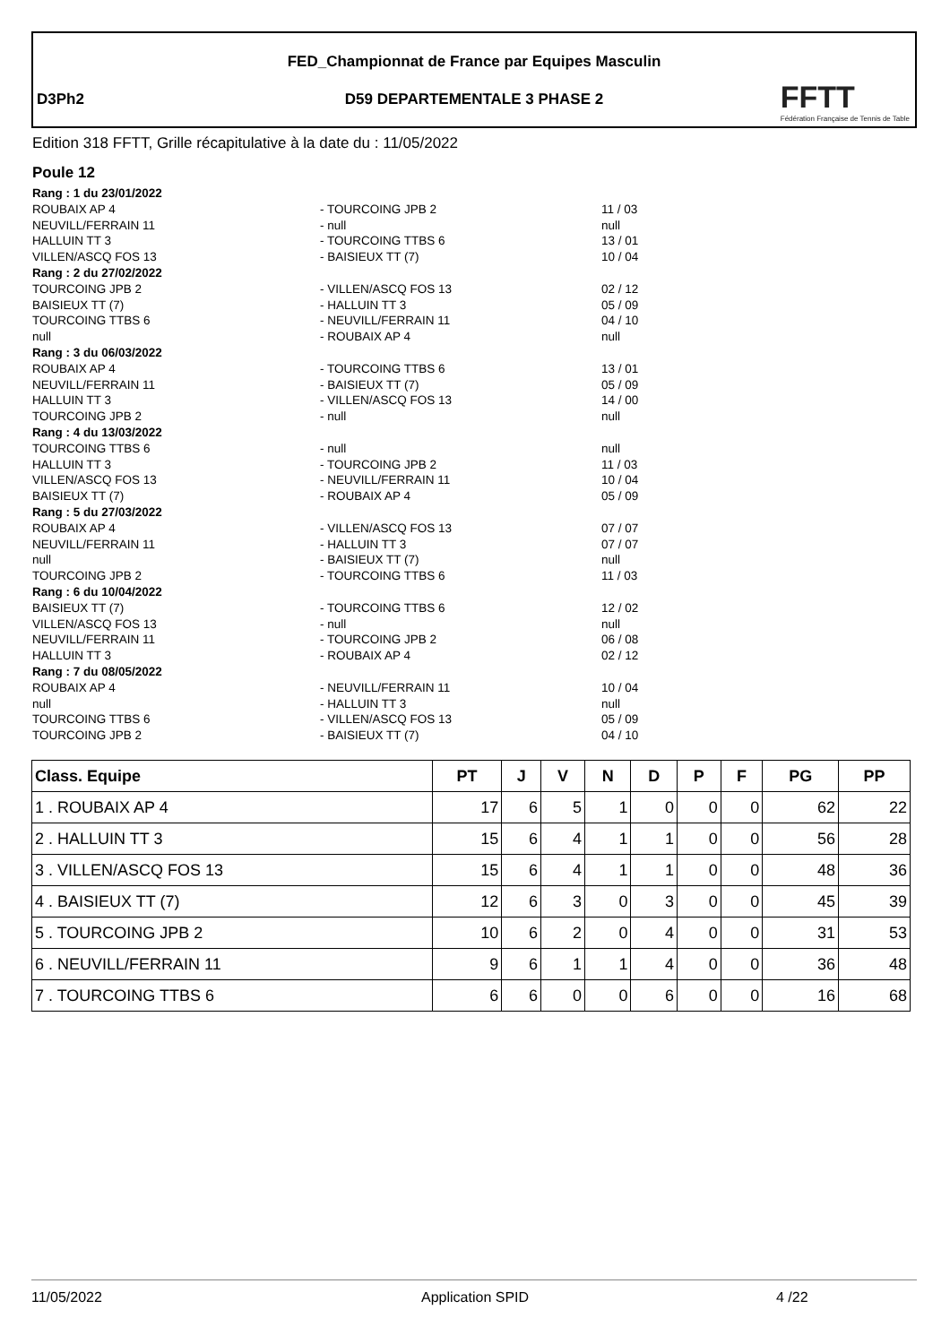FED_Championnat de France par Equipes Masculin
D3Ph2
D59 DEPARTEMENTALE 3 PHASE 2
FFTT
Fédération Française de Tennis de Table
Edition 318 FFTT, Grille récapitulative à la date du : 11/05/2022
Poule 12
Rang : 1 du 23/01/2022
ROUBAIX AP 4 - TOURCOING JPB 2 11 / 03
NEUVILL/FERRAIN 11 - null null
HALLUIN TT 3 - TOURCOING TTBS 6 13 / 01
VILLEN/ASCQ FOS 13 - BAISIEUX TT (7) 10 / 04
Rang : 2 du 27/02/2022
TOURCOING JPB 2 - VILLEN/ASCQ FOS 13 02 / 12
BAISIEUX TT (7) - HALLUIN TT 3 05 / 09
TOURCOING TTBS 6 - NEUVILL/FERRAIN 11 04 / 10
null - ROUBAIX AP 4 null
Rang : 3 du 06/03/2022
ROUBAIX AP 4 - TOURCOING TTBS 6 13 / 01
NEUVILL/FERRAIN 11 - BAISIEUX TT (7) 05 / 09
HALLUIN TT 3 - VILLEN/ASCQ FOS 13 14 / 00
TOURCOING JPB 2 - null null
Rang : 4 du 13/03/2022
TOURCOING TTBS 6 - null null
HALLUIN TT 3 - TOURCOING JPB 2 11 / 03
VILLEN/ASCQ FOS 13 - NEUVILL/FERRAIN 11 10 / 04
BAISIEUX TT (7) - ROUBAIX AP 4 05 / 09
Rang : 5 du 27/03/2022
ROUBAIX AP 4 - VILLEN/ASCQ FOS 13 07 / 07
NEUVILL/FERRAIN 11 - HALLUIN TT 3 07 / 07
null - BAISIEUX TT (7) null
TOURCOING JPB 2 - TOURCOING TTBS 6 11 / 03
Rang : 6 du 10/04/2022
BAISIEUX TT (7) - TOURCOING TTBS 6 12 / 02
VILLEN/ASCQ FOS 13 - null null
NEUVILL/FERRAIN 11 - TOURCOING JPB 2 06 / 08
HALLUIN TT 3 - ROUBAIX AP 4 02 / 12
Rang : 7 du 08/05/2022
ROUBAIX AP 4 - NEUVILL/FERRAIN 11 10 / 04
null - HALLUIN TT 3 null
TOURCOING TTBS 6 - VILLEN/ASCQ FOS 13 05 / 09
TOURCOING JPB 2 - BAISIEUX TT (7) 04 / 10
| Class. Equipe | PT | J | V | N | D | P | F | PG | PP |
| --- | --- | --- | --- | --- | --- | --- | --- | --- | --- |
| 1 . ROUBAIX AP 4 | 17 | 6 | 5 | 1 | 0 | 0 | 0 | 62 | 22 |
| 2 . HALLUIN TT 3 | 15 | 6 | 4 | 1 | 1 | 0 | 0 | 56 | 28 |
| 3 . VILLEN/ASCQ FOS 13 | 15 | 6 | 4 | 1 | 1 | 0 | 0 | 48 | 36 |
| 4 . BAISIEUX TT (7) | 12 | 6 | 3 | 0 | 3 | 0 | 0 | 45 | 39 |
| 5 . TOURCOING JPB 2 | 10 | 6 | 2 | 0 | 4 | 0 | 0 | 31 | 53 |
| 6 . NEUVILL/FERRAIN 11 | 9 | 6 | 1 | 1 | 4 | 0 | 0 | 36 | 48 |
| 7 . TOURCOING TTBS 6 | 6 | 6 | 0 | 0 | 6 | 0 | 0 | 16 | 68 |
11/05/2022 Application SPID 4 /22